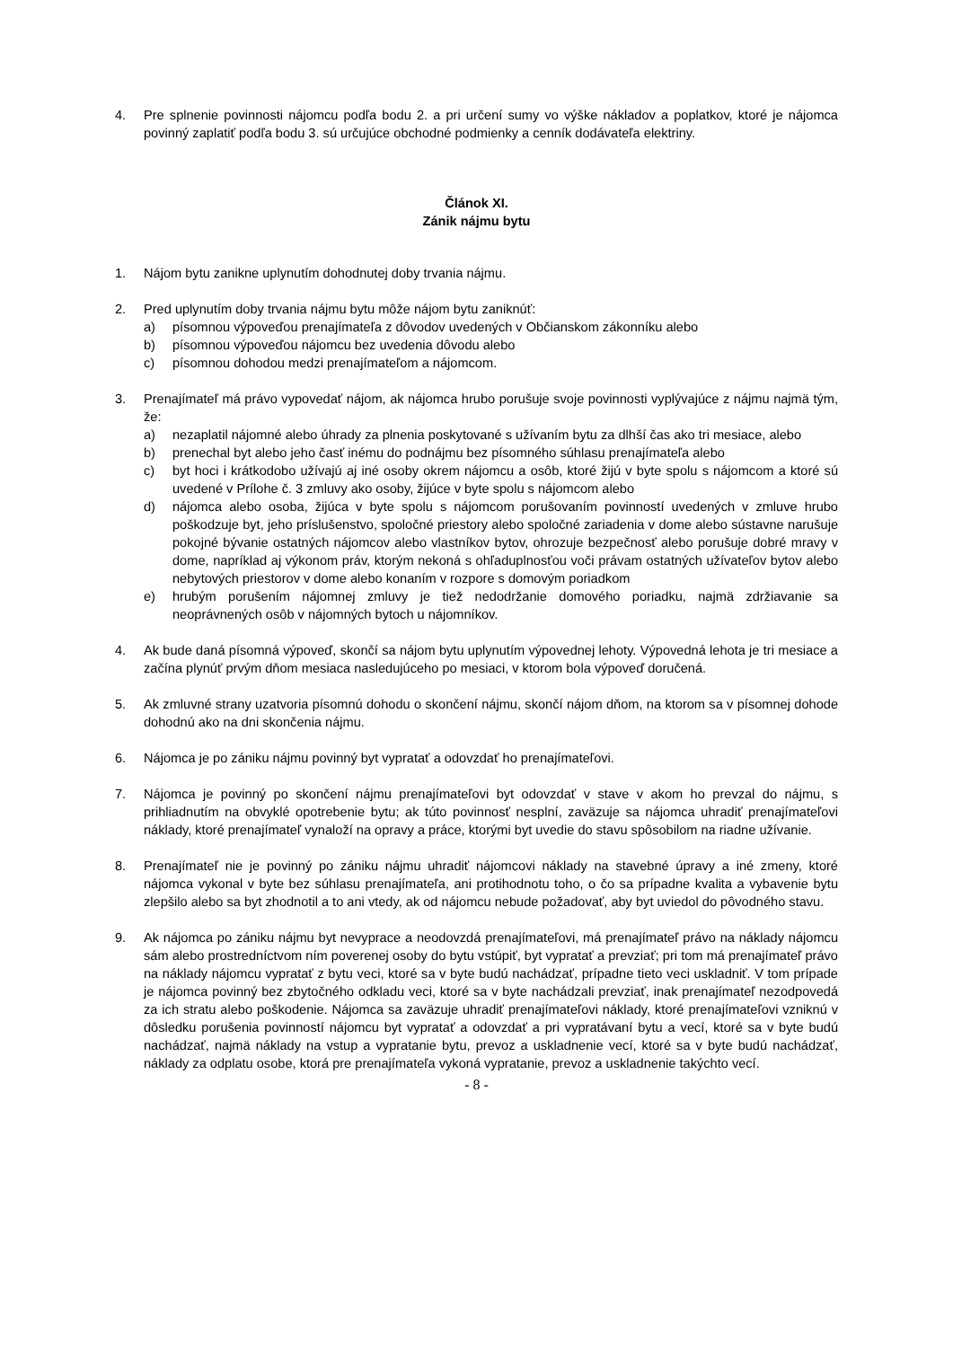4. Pre splnenie povinnosti nájomcu podľa bodu 2. a pri určení sumy vo výške nákladov a poplatkov, ktoré je nájomca povinný zaplatiť podľa bodu 3. sú určujúce obchodné podmienky a cenník dodávateľa elektriny.
Článok XI.
Zánik nájmu bytu
1. Nájom bytu zanikne uplynutím dohodnutej doby trvania nájmu.
2. Pred uplynutím doby trvania nájmu bytu môže nájom bytu zaniknúť:
a) písomnou výpoveďou prenajímateľa z dôvodov uvedených v Občianskom zákonníku alebo
b) písomnou výpoveďou nájomcu bez uvedenia dôvodu alebo
c) písomnou dohodou medzi prenajímateľom a nájomcom.
3. Prenajímateľ má právo vypovedať nájom, ak nájomca hrubo porušuje svoje povinnosti vyplývajúce z nájmu najmä tým, že:
a) nezaplatil nájomné alebo úhrady za plnenia poskytované s užívaním bytu za dlhší čas ako tri mesiace, alebo
b) prenechal byt alebo jeho časť inému do podnájmu bez písomného súhlasu prenajímateľa alebo
c) byt hoci i krátkodobo užívajú aj iné osoby okrem nájomcu a osôb, ktoré žijú v byte spolu s nájomcom a ktoré sú uvedené v Prílohe č. 3 zmluvy ako osoby, žijúce v byte spolu s nájomcom alebo
d) nájomca alebo osoba, žijúca v byte spolu s nájomcom porušovaním povinností uvedených v zmluve hrubo poškodzuje byt, jeho príslušenstvo, spoločné priestory alebo spoločné zariadenia v dome alebo sústavne narušuje pokojné bývanie ostatných nájomcov alebo vlastníkov bytov, ohrozuje bezpečnosť alebo porušuje dobré mravy v dome, napríklad aj výkonom práv, ktorým nekoná s ohľaduplnosťou voči právam ostatných užívateľov bytov alebo nebytových priestorov v dome alebo konaním v rozpore s domovým poriadkom
e) hrubým porušením nájomnej zmluvy je tiež nedodržanie domového poriadku, najmä zdržiavanie sa neoprávnených osôb v nájomných bytoch u nájomníkov.
4. Ak bude daná písomná výpoveď, skončí sa nájom bytu uplynutím výpovednej lehoty. Výpovedná lehota je tri mesiace a začína plynúť prvým dňom mesiaca nasledujúceho po mesiaci, v ktorom bola výpoveď doručená.
5. Ak zmluvné strany uzatvoria písomnú dohodu o skončení nájmu, skončí nájom dňom, na ktorom sa v písomnej dohode dohodnú ako na dni skončenia nájmu.
6. Nájomca je po zániku nájmu povinný byt vypratať a odovzdať ho prenajímateľovi.
7. Nájomca je povinný po skončení nájmu prenajímateľovi byt odovzdať v stave v akom ho prevzal do nájmu, s prihliadnutím na obvyklé opotrebenie bytu; ak túto povinnosť nesplní, zaväzuje sa nájomca uhradiť prenajímateľovi náklady, ktoré prenajímateľ vynaloží na opravy a práce, ktorými byt uvedie do stavu spôsobilom na riadne užívanie.
8. Prenajímateľ nie je povinný po zániku nájmu uhradiť nájomcovi náklady na stavebné úpravy a iné zmeny, ktoré nájomca vykonal v byte bez súhlasu prenajímateľa, ani protihodnotu toho, o čo sa prípadne kvalita a vybavenie bytu zlepšilo alebo sa byt zhodnotil a to ani vtedy, ak od nájomcu nebude požadovať, aby byt uviedol do pôvodného stavu.
9. Ak nájomca po zániku nájmu byt nevyprace a neodovzdá prenajímateľovi, má prenajímateľ právo na náklady nájomcu sám alebo prostredníctvom ním poverenej osoby do bytu vstúpiť, byt vypratať a prevziať; pri tom má prenajímateľ právo na náklady nájomcu vypratať z bytu veci, ktoré sa v byte budú nachádzať, prípadne tieto veci uskladniť. V tom prípade je nájomca povinný bez zbytočného odkladu veci, ktoré sa v byte nachádzali prevziať, inak prenajímateľ nezodpovedá za ich stratu alebo poškodenie. Nájomca sa zaväzuje uhradiť prenajímateľovi náklady, ktoré prenajímateľovi vzniknú v dôsledku porušenia povinností nájomcu byt vypratať a odovzdať a pri vypratávaní bytu a vecí, ktoré sa v byte budú nachádzať, najmä náklady na vstup a vypratanie bytu, prevoz a uskladnenie vecí, ktoré sa v byte budú nachádzať, náklady za odplatu osobe, ktorá pre prenajímateľa vykoná vypratanie, prevoz a uskladnenie takýchto vecí.
- 8 -